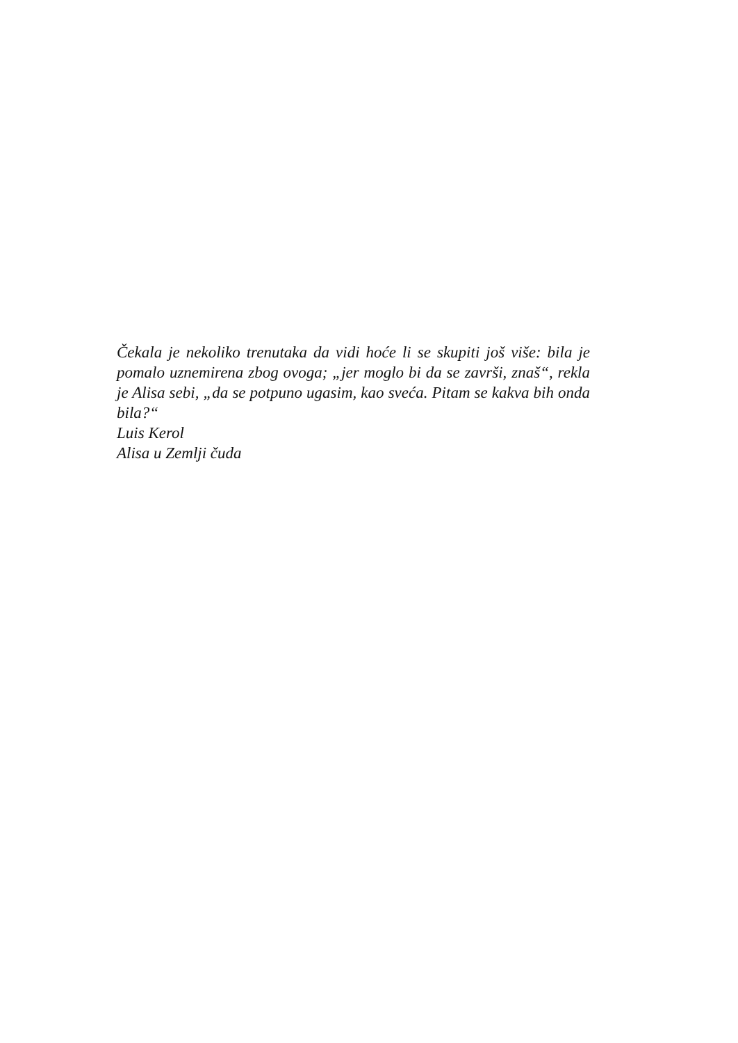Čekala je nekoliko trenutaka da vidi hoće li se skupiti još više: bila je pomalo uznemirena zbog ovoga; „jer moglo bi da se završi, znaš“, rekla je Alisa sebi, „da se potpuno ugasim, kao sveća. Pitam se kakva bih onda bila?“
Luis Kerol
Alisa u Zemlji čuda